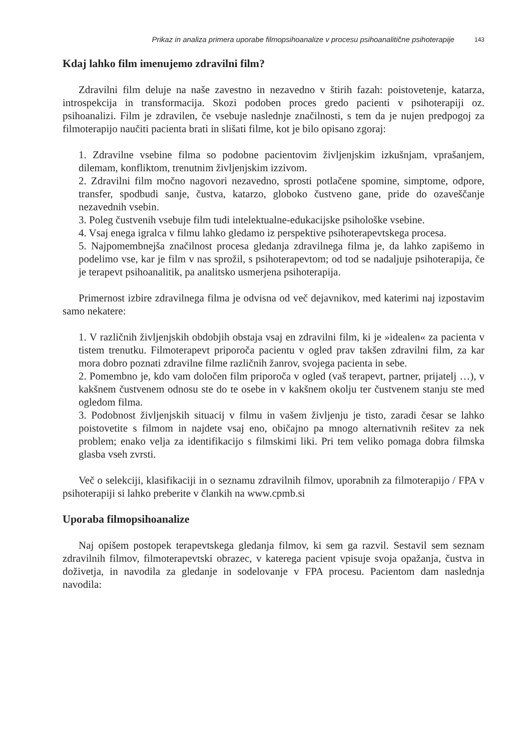Prikaz in analiza primera uporabe filmopsihoanalize v procesu psihoanalitične psihoterapije 143
Kdaj lahko film imenujemo zdravilni film?
Zdravilni film deluje na naše zavestno in nezavedno v štirih fazah: poistovetenje, katarza, introspekcija in transformacija. Skozi podoben proces gredo pacienti v psihoterapiji oz. psihoanalizi. Film je zdravilen, če vsebuje naslednje značilnosti, s tem da je nujen predpogoj za filmoterapijo naučiti pacienta brati in slišati filme, kot je bilo opisano zgoraj:
1. Zdravilne vsebine filma so podobne pacientovim življenjskim izkušnjam, vprašanjem, dilemam, konfliktom, trenutnim življenjskim izzivom.
2. Zdravilni film močno nagovori nezavedno, sprosti potlačene spomine, simptome, odpore, transfer, spodbudi sanje, čustva, katarzo, globoko čustveno gane, pride do ozaveščanje nezavednih vsebin.
3. Poleg čustvenih vsebuje film tudi intelektualne-edukacijske psihološke vsebine.
4. Vsaj enega igralca v filmu lahko gledamo iz perspektive psihoterapevtskega procesa.
5. Najpomembnejša značilnost procesa gledanja zdravilnega filma je, da lahko zapišemo in podelimo vse, kar je film v nas sprožil, s psihoterapevtom; od tod se nadaljuje psihoterapija, če je terapevt psihoanalitik, pa analitsko usmerjena psihoterapija.
Primernost izbire zdravilnega filma je odvisna od več dejavnikov, med katerimi naj izpostavim samo nekatere:
1. V različnih življenjskih obdobjih obstaja vsaj en zdravilni film, ki je »idealen« za pacienta v tistem trenutku. Filmoterapevt priporoča pacientu v ogled prav takšen zdravilni film, za kar mora dobro poznati zdravilne filme različnih žanrov, svojega pacienta in sebe.
2. Pomembno je, kdo vam določen film priporoča v ogled (vaš terapevt, partner, prijatelj …), v kakšnem čustvenem odnosu ste do te osebe in v kakšnem okolju ter čustvenem stanju ste med ogledom filma.
3. Podobnost življenjskih situacij v filmu in vašem življenju je tisto, zaradi česar se lahko poistovetite s filmom in najdete vsaj eno, običajno pa mnogo alternativnih rešitev za nek problem; enako velja za identifikacijo s filmskimi liki. Pri tem veliko pomaga dobra filmska glasba vseh zvrsti.
Več o selekciji, klasifikaciji in o seznamu zdravilnih filmov, uporabnih za filmoterapijo / FPA v psihoterapiji si lahko preberite v člankih na www.cpmb.si
Uporaba filmopsihoanalize
Naj opišem postopek terapevtskega gledanja filmov, ki sem ga razvil. Sestavil sem seznam zdravilnih filmov, filmoterapevtski obrazec, v katerega pacient vpisuje svoja opažanja, čustva in doživetja, in navodila za gledanje in sodelovanje v FPA procesu. Pacientom dam naslednja navodila: